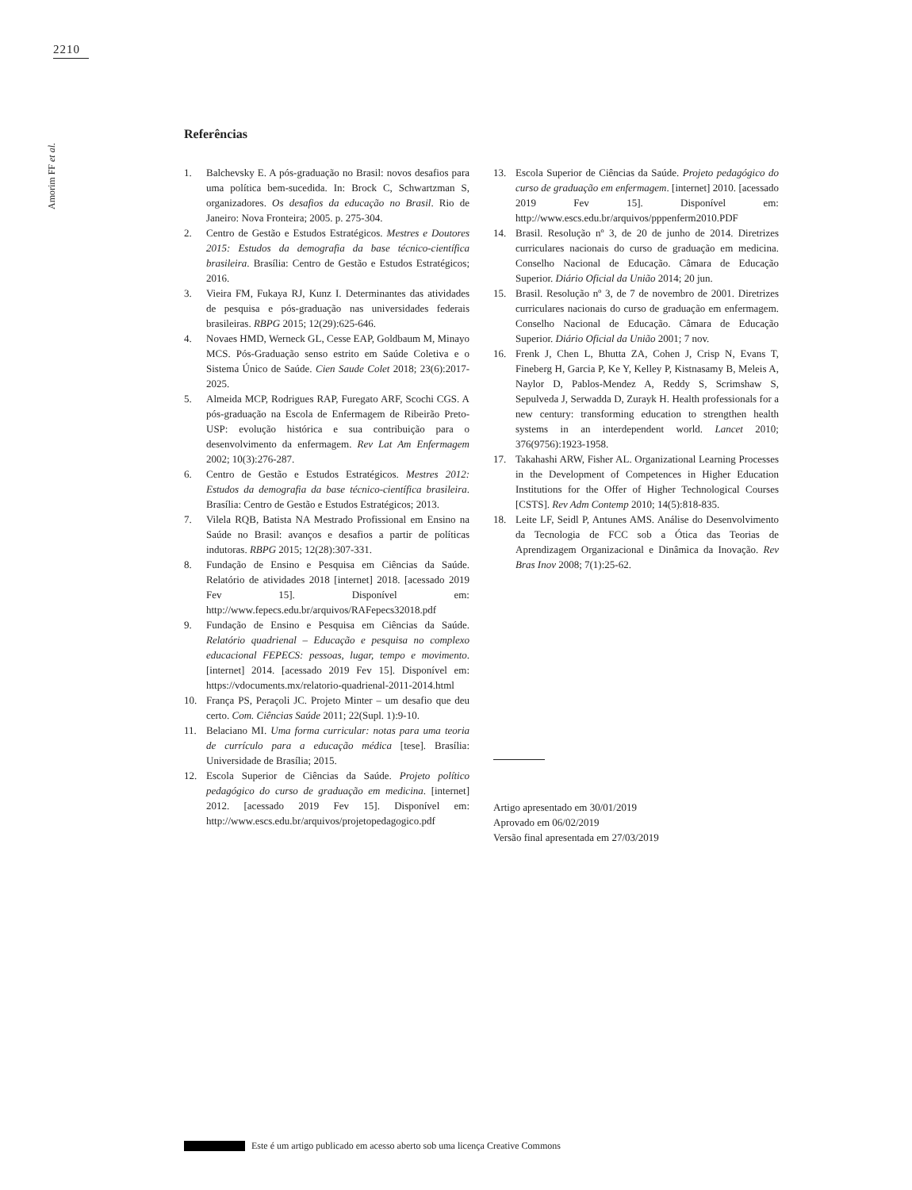2210
Amorim FF et al.
Referências
1. Balchevsky E. A pós-graduação no Brasil: novos desafios para uma política bem-sucedida. In: Brock C, Schwartzman S, organizadores. Os desafios da educação no Brasil. Rio de Janeiro: Nova Fronteira; 2005. p. 275-304.
2. Centro de Gestão e Estudos Estratégicos. Mestres e Doutores 2015: Estudos da demografia da base técnico-científica brasileira. Brasília: Centro de Gestão e Estudos Estratégicos; 2016.
3. Vieira FM, Fukaya RJ, Kunz I. Determinantes das atividades de pesquisa e pós-graduação nas universidades federais brasileiras. RBPG 2015; 12(29):625-646.
4. Novaes HMD, Werneck GL, Cesse EAP, Goldbaum M, Minayo MCS. Pós-Graduação senso estrito em Saúde Coletiva e o Sistema Único de Saúde. Cien Saude Colet 2018; 23(6):2017-2025.
5. Almeida MCP, Rodrigues RAP, Furegato ARF, Scochi CGS. A pós-graduação na Escola de Enfermagem de Ribeirão Preto-USP: evolução histórica e sua contribuição para o desenvolvimento da enfermagem. Rev Lat Am Enfermagem 2002; 10(3):276-287.
6. Centro de Gestão e Estudos Estratégicos. Mestres 2012: Estudos da demografia da base técnico-científica brasileira. Brasília: Centro de Gestão e Estudos Estratégicos; 2013.
7. Vilela RQB, Batista NA Mestrado Profissional em Ensino na Saúde no Brasil: avanços e desafios a partir de políticas indutoras. RBPG 2015; 12(28):307-331.
8. Fundação de Ensino e Pesquisa em Ciências da Saúde. Relatório de atividades 2018 [internet] 2018. [acessado 2019 Fev 15]. Disponível em: http://www.fepecs.edu.br/arquivos/RAFepecs32018.pdf
9. Fundação de Ensino e Pesquisa em Ciências da Saúde. Relatório quadrienal – Educação e pesquisa no complexo educacional FEPECS: pessoas, lugar, tempo e movimento. [internet] 2014. [acessado 2019 Fev 15]. Disponível em: https://vdocuments.mx/relatorio-quadrienal-2011-2014.html
10. França PS, Peraçoli JC. Projeto Minter – um desafio que deu certo. Com. Ciências Saúde 2011; 22(Supl. 1):9-10.
11. Belaciano MI. Uma forma curricular: notas para uma teoria de currículo para a educação médica [tese]. Brasília: Universidade de Brasília; 2015.
12. Escola Superior de Ciências da Saúde. Projeto político pedagógico do curso de graduação em medicina. [internet] 2012. [acessado 2019 Fev 15]. Disponível em: http://www.escs.edu.br/arquivos/projetopedagogico.pdf
13. Escola Superior de Ciências da Saúde. Projeto pedagógico do curso de graduação em enfermagem. [internet] 2010. [acessado 2019 Fev 15]. Disponível em: http://www.escs.edu.br/arquivos/pppenferm2010.PDF
14. Brasil. Resolução nº 3, de 20 de junho de 2014. Diretrizes curriculares nacionais do curso de graduação em medicina. Conselho Nacional de Educação. Câmara de Educação Superior. Diário Oficial da União 2014; 20 jun.
15. Brasil. Resolução nº 3, de 7 de novembro de 2001. Diretrizes curriculares nacionais do curso de graduação em enfermagem. Conselho Nacional de Educação. Câmara de Educação Superior. Diário Oficial da União 2001; 7 nov.
16. Frenk J, Chen L, Bhutta ZA, Cohen J, Crisp N, Evans T, Fineberg H, Garcia P, Ke Y, Kelley P, Kistnasamy B, Meleis A, Naylor D, Pablos-Mendez A, Reddy S, Scrimshaw S, Sepulveda J, Serwadda D, Zurayk H. Health professionals for a new century: transforming education to strengthen health systems in an interdependent world. Lancet 2010; 376(9756):1923-1958.
17. Takahashi ARW, Fisher AL. Organizational Learning Processes in the Development of Competences in Higher Education Institutions for the Offer of Higher Technological Courses [CSTS]. Rev Adm Contemp 2010; 14(5):818-835.
18. Leite LF, Seidl P, Antunes AMS. Análise do Desenvolvimento da Tecnologia de FCC sob a Ótica das Teorias de Aprendizagem Organizacional e Dinâmica da Inovação. Rev Bras Inov 2008; 7(1):25-62.
Artigo apresentado em 30/01/2019
Aprovado em 06/02/2019
Versão final apresentada em 27/03/2019
Este é um artigo publicado em acesso aberto sob uma licença Creative Commons